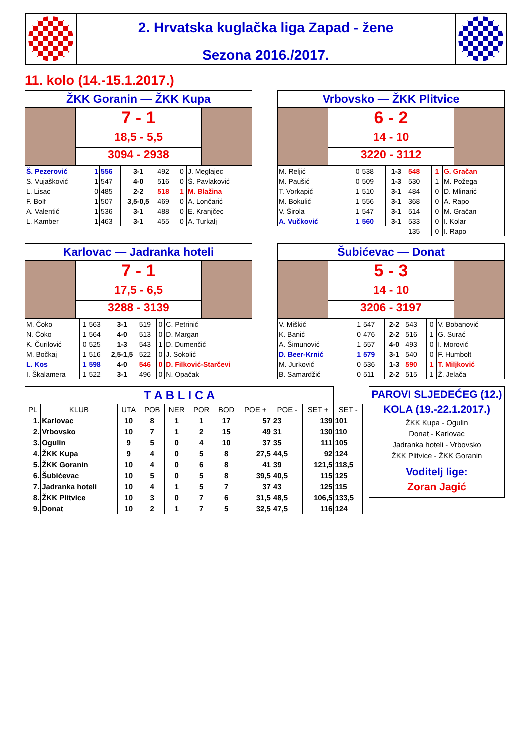2. Hrvatska kuglačka liga Zapad - žene
Sezona 2016./2017.
11. kolo (14.-15.1.2017.)
ŽKK Goranin — ŽKK Kupa
7 - 1
18,5 - 5,5
3094 - 2938
| Š. Pezerović | 1 | 556 | 3-1 | 492 | 0 | J. Meglajec |
| S. Vujašković | 1 | 547 | 4-0 | 516 | 0 | Š. Pavlaković |
| L. Lisac | 0 | 485 | 2-2 | 518 | 1 | M. Blažina |
| F. Bolf | 1 | 507 | 3,5-0,5 | 469 | 0 | A. Lončarić |
| A. Valentić | 1 | 536 | 3-1 | 488 | 0 | E. Kranjčec |
| L. Kamber | 1 | 463 | 3-1 | 455 | 0 | A. Turkalj |
Vrbovsko — ŽKK Plitvice
6 - 2
14 - 10
3220 - 3112
| M. Reljić | 0 | 538 | 1-3 | 548 | 1 | G. Gračan |
| M. Paušić | 0 | 509 | 1-3 | 530 | 1 | M. Požega |
| T. Vorkapić | 1 | 510 | 3-1 | 484 | 0 | D. Mlinarić |
| M. Bokulić | 1 | 556 | 3-1 | 368 | 0 | A. Rapo |
| V. Širola | 1 | 547 | 3-1 | 514 | 0 | M. Gračan |
| A. Vučković | 1 | 560 | 3-1 | 533 | 0 | I. Kolar |
| | | | | 135 | 0 | I. Rapo |
Karlovac — Jadranka hoteli
7 - 1
17,5 - 6,5
3288 - 3139
| M. Čoko | 1 | 563 | 3-1 | 519 | 0 | C. Petrinić |
| N. Čoko | 1 | 564 | 4-0 | 513 | 0 | D. Margan |
| K. Čurilović | 0 | 525 | 1-3 | 543 | 1 | D. Dumenčić |
| M. Bočkaj | 1 | 516 | 2,5-1,5 | 522 | 0 | J. Sokolić |
| L. Kos | 1 | 598 | 4-0 | 546 | 0 | D. Filković-Starčevi |
| I. Škalamera | 1 | 522 | 3-1 | 496 | 0 | N. Opačak |
Šubićevac — Donat
5 - 3
14 - 10
3206 - 3197
| V. Miškić | 1 | 547 | 2-2 | 543 | 0 | V. Bobanović |
| K. Banić | 0 | 476 | 2-2 | 516 | 1 | G. Surać |
| A. Šimunović | 1 | 557 | 4-0 | 493 | 0 | I. Morović |
| D. Beer-Krnić | 1 | 579 | 3-1 | 540 | 0 | F. Humbolt |
| M. Jurković | 0 | 536 | 1-3 | 590 | 1 | T. Miljković |
| B. Samardžić | 0 | 511 | 2-2 | 515 | 1 | Ž. Jelača |
| T A B L I C A | | | | | | | | | | |
| PL | KLUB | UTA | POB | NER | POR | BOD | POE + | POE - | SET + | SET - |
| 1. | Karlovac | 10 | 8 | 1 | 1 | 17 | 57 | 23 | 139 | 101 |
| 2. | Vrbovsko | 10 | 7 | 1 | 2 | 15 | 49 | 31 | 130 | 110 |
| 3. | Ogulin | 9 | 5 | 0 | 4 | 10 | 37 | 35 | 111 | 105 |
| 4. | ŽKK Kupa | 9 | 4 | 0 | 5 | 8 | 27,5 | 44,5 | 92 | 124 |
| 5. | ŽKK Goranin | 10 | 4 | 0 | 6 | 8 | 41 | 39 | 121,5 | 118,5 |
| 6. | Šubićevac | 10 | 5 | 0 | 5 | 8 | 39,5 | 40,5 | 115 | 125 |
| 7. | Jadranka hoteli | 10 | 4 | 1 | 5 | 7 | 37 | 43 | 125 | 115 |
| 8. | ŽKK Plitvice | 10 | 3 | 0 | 7 | 6 | 31,5 | 48,5 | 106,5 | 133,5 |
| 9. | Donat | 10 | 2 | 1 | 7 | 5 | 32,5 | 47,5 | 116 | 124 |
| PAROVI SLJEDEĆEG (12.) KOLA (19.-22.1.2017.) |
| ŽKK Kupa - Ogulin |
| Donat - Karlovac |
| Jadranka hoteli - Vrbovsko |
| ŽKK Plitvice - ŽKK Goranin |
| Voditelj lige: Zoran Jagić |